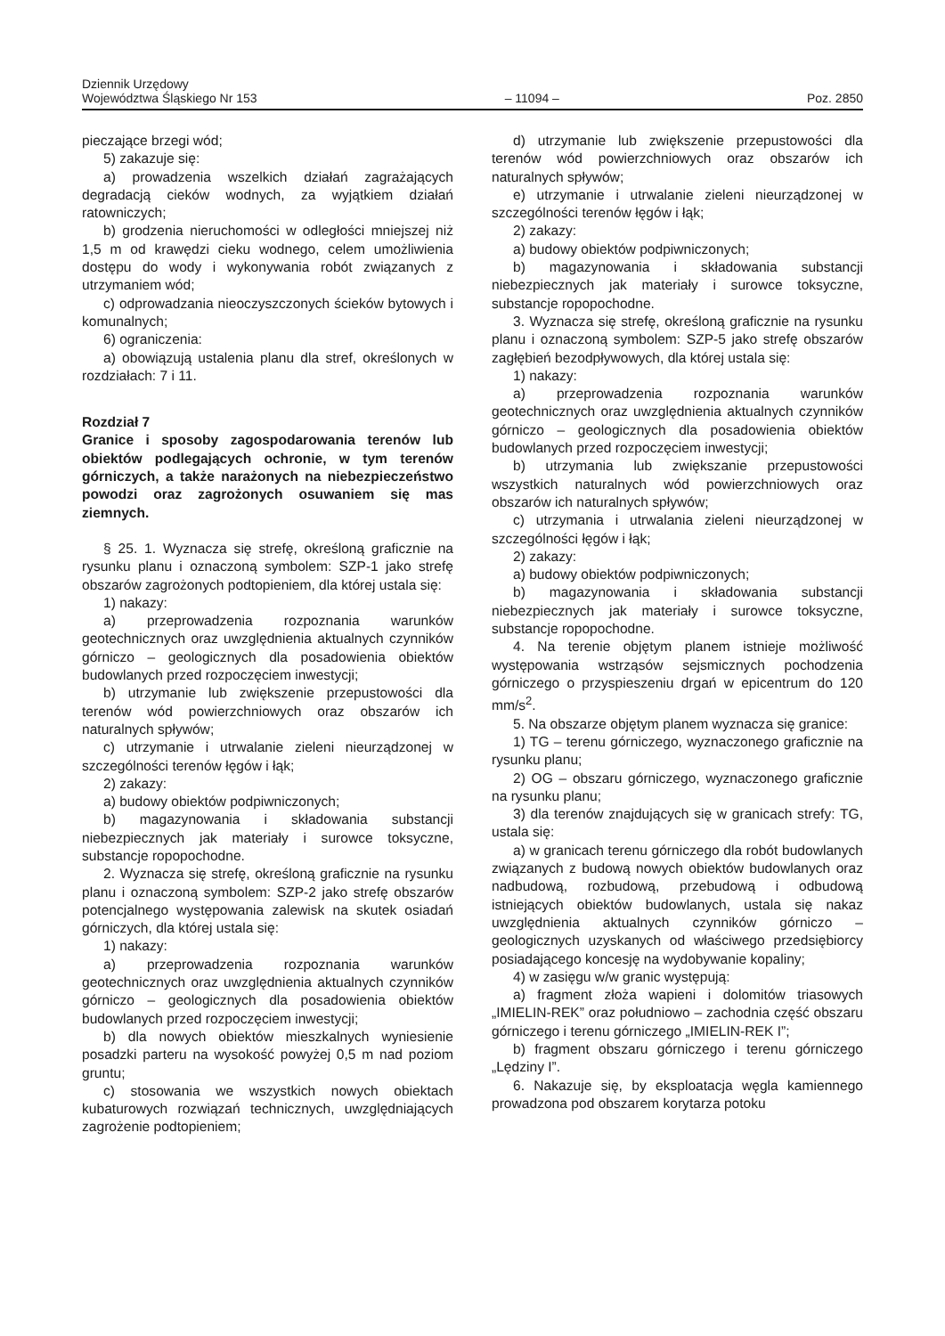Dziennik Urzędowy
Województwa Śląskiego Nr 153
– 11094 –
Poz. 2850
pieczające brzegi wód;
5) zakazuje się:
a) prowadzenia wszelkich działań zagrażających degradacją cieków wodnych, za wyjątkiem działań ratowniczych;
b) grodzenia nieruchomości w odległości mniejszej niż 1,5 m od krawędzi cieku wodnego, celem umożliwienia dostępu do wody i wykonywania robót związanych z utrzymaniem wód;
c) odprowadzania nieoczyszczonych ścieków bytowych i komunalnych;
6) ograniczenia:
a) obowiązują ustalenia planu dla stref, określonych w rozdziałach: 7 i 11.
Rozdział 7
Granice i sposoby zagospodarowania terenów lub obiektów podlegających ochronie, w tym terenów górniczych, a także narażonych na niebezpieczeństwo powodzi oraz zagrożonych osuwaniem się mas ziemnych.
§ 25. 1. Wyznacza się strefę, określoną graficznie na rysunku planu i oznaczoną symbolem: SZP-1 jako strefę obszarów zagrożonych podtopieniem, dla której ustala się:
1) nakazy:
a) przeprowadzenia rozpoznania warunków geotechnicznych oraz uwzględnienia aktualnych czynników górniczo – geologicznych dla posadowienia obiektów budowlanych przed rozpoczęciem inwestycji;
b) utrzymanie lub zwiększenie przepustowości dla terenów wód powierzchniowych oraz obszarów ich naturalnych spływów;
c) utrzymanie i utrwalanie zieleni nieurządzonej w szczególności terenów łęgów i łąk;
2) zakazy:
a) budowy obiektów podpiwniczonych;
b) magazynowania i składowania substancji niebezpiecznych jak materiały i surowce toksyczne, substancje ropopochodne.
2. Wyznacza się strefę, określoną graficznie na rysunku planu i oznaczoną symbolem: SZP-2 jako strefę obszarów potencjalnego występowania zalewisk na skutek osiadań górniczych, dla której ustala się:
1) nakazy:
a) przeprowadzenia rozpoznania warunków geotechnicznych oraz uwzględnienia aktualnych czynników górniczo – geologicznych dla posadowienia obiektów budowlanych przed rozpoczęciem inwestycji;
b) dla nowych obiektów mieszkalnych wyniesienie posadzki parteru na wysokość powyżej 0,5 m nad poziom gruntu;
c) stosowania we wszystkich nowych obiektach kubaturowych rozwiązań technicznych, uwzględniających zagrożenie podtopieniem;
d) utrzymanie lub zwiększenie przepustowości dla terenów wód powierzchniowych oraz obszarów ich naturalnych spływów;
e) utrzymanie i utrwalanie zieleni nieurządzonej w szczególności terenów łęgów i łąk;
2) zakazy:
a) budowy obiektów podpiwniczonych;
b) magazynowania i składowania substancji niebezpiecznych jak materiały i surowce toksyczne, substancje ropopochodne.
3. Wyznacza się strefę, określoną graficznie na rysunku planu i oznaczoną symbolem: SZP-5 jako strefę obszarów zagłębień bezodpływowych, dla której ustala się:
1) nakazy:
a) przeprowadzenia rozpoznania warunków geotechnicznych oraz uwzględnienia aktualnych czynników górniczo – geologicznych dla posadowienia obiektów budowlanych przed rozpoczęciem inwestycji;
b) utrzymania lub zwiększanie przepustowości wszystkich naturalnych wód powierzchniowych oraz obszarów ich naturalnych spływów;
c) utrzymania i utrwalania zieleni nieurządzonej w szczególności łęgów i łąk;
2) zakazy:
a) budowy obiektów podpiwniczonych;
b) magazynowania i składowania substancji niebezpiecznych jak materiały i surowce toksyczne, substancje ropopochodne.
4. Na terenie objętym planem istnieje możliwość występowania wstrząsów sejsmicznych pochodzenia górniczego o przyspieszeniu drgań w epicentrum do 120 mm/s<sup>2</sup>.
5. Na obszarze objętym planem wyznacza się granice:
1) TG – terenu górniczego, wyznaczonego graficznie na rysunku planu;
2) OG – obszaru górniczego, wyznaczonego graficznie na rysunku planu;
3) dla terenów znajdujących się w granicach strefy: TG, ustala się:
a) w granicach terenu górniczego dla robót budowlanych związanych z budową nowych obiektów budowlanych oraz nadbudową, rozbudową, przebudową i odbudową istniejących obiektów budowlanych, ustala się nakaz uwzględnienia aktualnych czynników górniczo – geologicznych uzyskanych od właściwego przedsiębiorcy posiadającego koncesję na wydobywanie kopaliny;
4) w zasięgu w/w granic występują:
a) fragment złoża wapieni i dolomitów triasowych „IMIELIN-REK” oraz południowo – zachodnia część obszaru górniczego i terenu górniczego „IMIELIN-REK I”;
b) fragment obszaru górniczego i terenu górniczego „Lędziny I”.
6. Nakazuje się, by eksploatacja węgla kamiennego prowadzona pod obszarem korytarza potoku